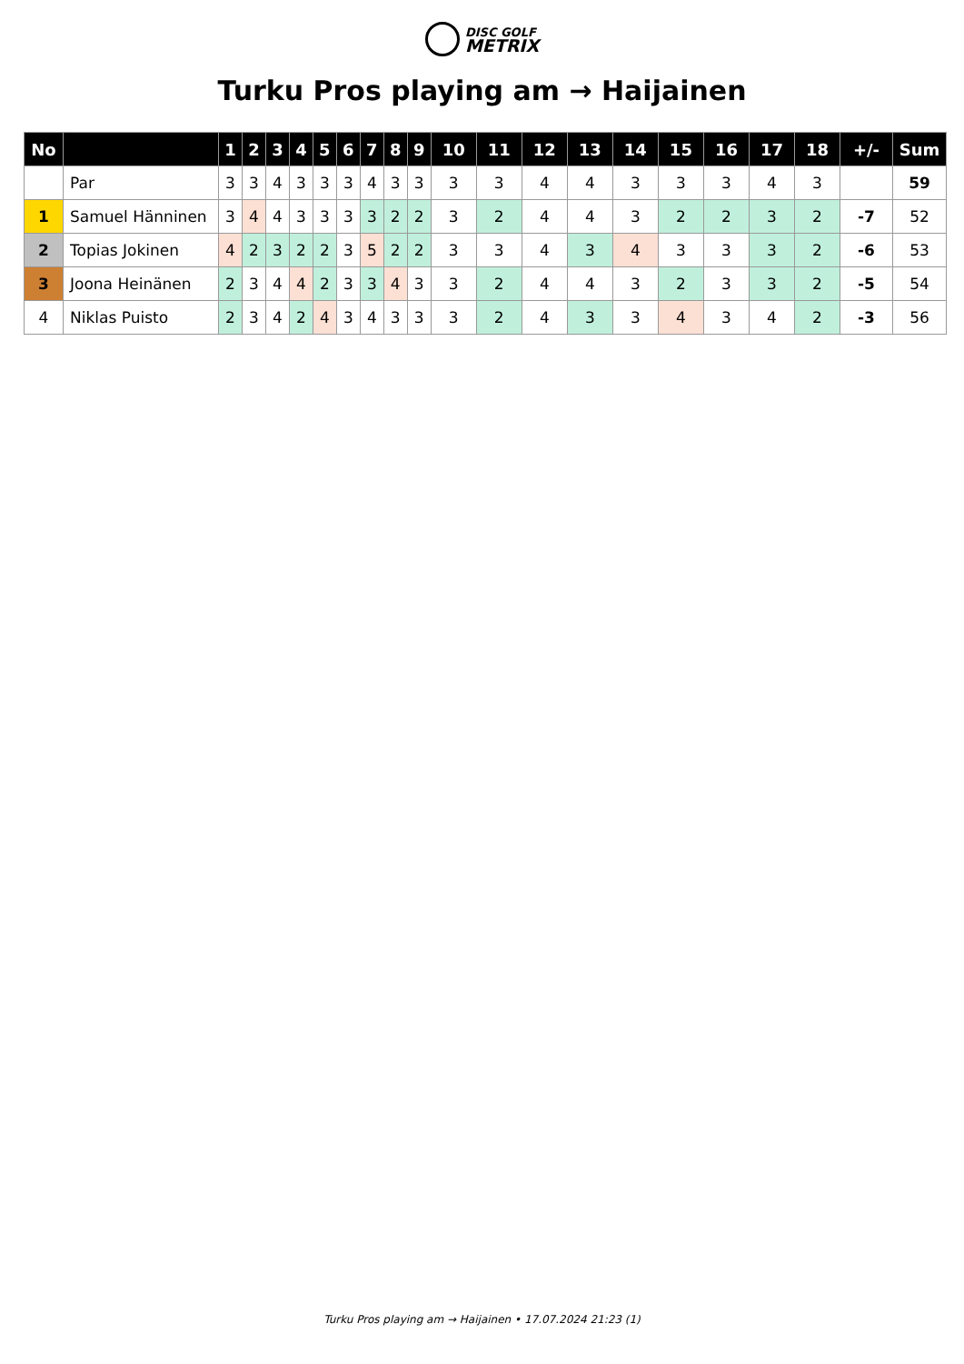DISC GOLF METRIX
Turku Pros playing am → Haijainen
| No | | 1 | 2 | 3 | 4 | 5 | 6 | 7 | 8 | 9 | 10 | 11 | 12 | 13 | 14 | 15 | 16 | 17 | 18 | +/- | Sum |
| --- | --- | --- | --- | --- | --- | --- | --- | --- | --- | --- | --- | --- | --- | --- | --- | --- | --- | --- | --- | --- | --- |
| | Par | 3 | 3 | 4 | 3 | 3 | 3 | 4 | 3 | 3 | 3 | 3 | 4 | 4 | 3 | 3 | 3 | 4 | 3 | | 59 |
| 1 | Samuel Hänninen | 3 | 4 | 4 | 3 | 3 | 3 | 3 | 2 | 2 | 3 | 2 | 4 | 4 | 3 | 2 | 2 | 3 | 2 | -7 | 52 |
| 2 | Topias Jokinen | 4 | 2 | 3 | 2 | 2 | 3 | 5 | 2 | 2 | 3 | 3 | 4 | 3 | 4 | 3 | 3 | 3 | 2 | -6 | 53 |
| 3 | Joona Heinänen | 2 | 3 | 4 | 4 | 2 | 3 | 3 | 4 | 3 | 3 | 2 | 4 | 4 | 3 | 2 | 3 | 3 | 2 | -5 | 54 |
| 4 | Niklas Puisto | 2 | 3 | 4 | 2 | 4 | 3 | 4 | 3 | 3 | 3 | 2 | 4 | 3 | 3 | 4 | 3 | 4 | 2 | -3 | 56 |
Turku Pros playing am → Haijainen • 17.07.2024 21:23 (1)